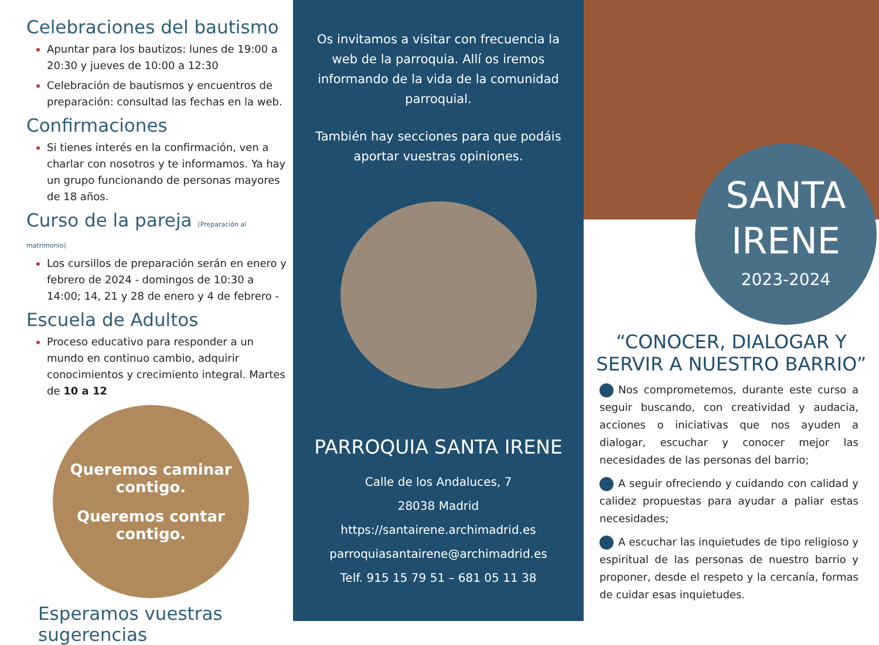Celebraciones del bautismo
Apuntar para los bautizos: lunes de 19:00 a 20:30 y jueves de 10:00 a 12:30
Celebración de bautismos y encuentros de preparación: consultad las fechas en la web.
Confirmaciones
Si tienes interés en la confirmación, ven a charlar con nosotros y te informamos. Ya hay un grupo funcionando de personas mayores de 18 años.
Curso de la pareja (Preparación al matrimonio)
Los cursillos de preparación serán en enero y febrero de 2024 - domingos de 10:30 a 14:00; 14, 21 y 28 de enero y 4 de febrero -
Escuela de Adultos
Proceso educativo para responder a un mundo en continuo cambio, adquirir conocimientos y crecimiento integral. Martes de 10 a 12
Queremos caminar contigo.
Queremos contar contigo.
Esperamos vuestras sugerencias
Os invitamos a visitar con frecuencia la web de la parroquia. Allí os iremos informando de la vida de la comunidad parroquial.
También hay secciones para que podáis aportar vuestras opiniones.
PARROQUIA SANTA IRENE
Calle de los Andaluces, 7
28038 Madrid
https://santairene.archimadrid.es
parroquiasantairene@archimadrid.es
Telf. 915 15 79 51 – 681 05 11 38
SANTA
IRENE
2023-2024
“CONOCER, DIALOGAR Y SERVIR A NUESTRO BARRIO”
Nos comprometemos, durante este curso a seguir buscando, con creatividad y audacia, acciones o iniciativas que nos ayuden a dialogar, escuchar y conocer mejor las necesidades de las personas del barrio;
A seguir ofreciendo y cuidando con calidad y calidez propuestas para ayudar a paliar estas necesidades;
A escuchar las inquietudes de tipo religioso y espiritual de las personas de nuestro barrio y proponer, desde el respeto y la cercanía, formas de cuidar esas inquietudes.